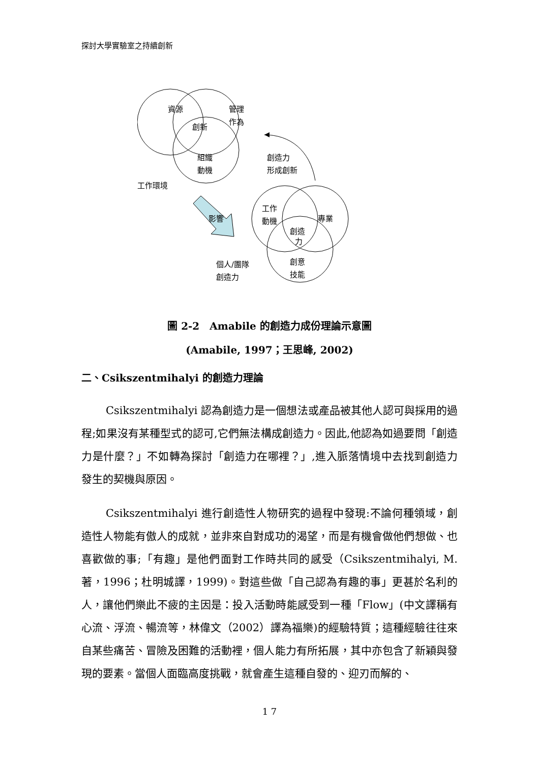探討大學實驗室之持續創新
資源
管理
作為
創新
組織
動機
工作環境
創造力
形成創新
影響
工作
動機
專業
創造
力
個人/團隊
創造力
創意
技能
圖 2-2　Amabile 的創造力成份理論示意圖
(Amabile, 1997；王思峰, 2002)
二、Csikszentmihalyi 的創造力理論
Csikszentmihalyi 認為創造力是一個想法或產品被其他人認可與採用的過程;如果沒有某種型式的認可,它們無法構成創造力。因此,他認為如過要問「創造力是什麼？」不如轉為探討「創造力在哪裡？」,進入脈落情境中去找到創造力發生的契機與原因。
Csikszentmihalyi 進行創造性人物研究的過程中發現:不論何種領域，創造性人物能有傲人的成就，並非來自對成功的渴望，而是有機會做他們想做、也喜歡做的事;「有趣」是他們面對工作時共同的感受（Csikszentmihalyi, M.著，1996；杜明城譯，1999)。對這些做「自己認為有趣的事」更甚於名利的人，讓他們樂此不疲的主因是：投入活動時能感受到一種「Flow」(中文譯稱有心流、浮流、暢流等，林偉文（2002）譯為福樂)的經驗特質；這種經驗往往來自某些痛苦、冒險及困難的活動裡，個人能力有所拓展，其中亦包含了新穎與發現的要素。當個人面臨高度挑戰，就會產生這種自發的、迎刃而解的、
1 7